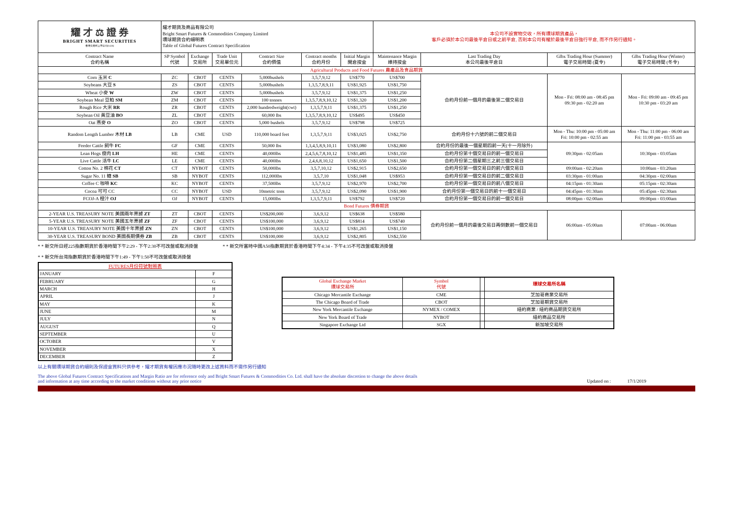| 耀 才 ⚖ 證 券 BRIGHT SMART SECURITIES 香港交易所上市公司(1428) | 耀才期貨及商品有限公司 Bright Smart Futures & Commodities Company Limited 環球期貨合約細明表 Table of Global Futures Contract Specification | | | | | | 本公司不設實物交收，所有環球期貨產品， 客戶必須於本公司最後平倉日或之前平倉, 否則本公司有權於最後平倉日強行平倉, 而不作另行通知。 | | | |
| Contract Name 合約名稱 | SP Symbol 代號 | Exchange 交易所 | Trade Unit 交易單位元 | Contract Size 合約價值 | Contract months 合約月份 | Initial Margin 開倉按金 | Maintenance Margin 維持按金 | Last Trading Day 本公司最後平倉日 | Glbx Trading Hour (Summer) 電子交易時間 (夏令) | Glbx Trading Hour (Winter) 電子交易時間 (冬令) |
| Agricultural Products and Food Futures 農產品及食品期貨 | | | | | | | | | | |
| Corn 玉米 C | ZC | CBOT | CENTS | 5,000bushels | 3,5,7,9,12 | US$770 | US$700 | 合約月份前一個月的最後第二個交易日 | Mon - Fri: 08:00 am - 08:45 pm 09:30 pm - 02:20 am | Mon - Fri: 09:00 am - 09:45 pm 10:30 pm - 03:20 am |
| Soybeans 大豆 S | ZS | CBOT | CENTS | 5,000bushels | 1,3,5,7,8,9,11 | US$1,925 | US$1,750 | | | |
| Wheat 小麥 W | ZW | CBOT | CENTS | 5,000bushels | 3,5,7,9,12 | US$1,375 | US$1,250 | | | |
| Soybean Meal 豆粕 SM | ZM | CBOT | CENTS | 100 tonnes | 1,3,5,7,8,9,10,12 | US$1,320 | US$1,200 | | | |
| Rough Rice 大米 RR | ZR | CBOT | CENTS | 2,000 hundredweight(cwt) | 1,3,5,7,9,11 | US$1,375 | US$1,250 | | | |
| Soybean Oil 黃豆油 BO | ZL | CBOT | CENTS | 60,000 lbs | 1,3,5,7,8,9,10,12 | US$495 | US$450 | | | |
| Oat 燕麥 O | ZO | CBOT | CENTS | 5,000 bushels | 3,5,7,9,12 | US$798 | US$725 | | | |
| Random Length Lumber 木材 LB | LB | CME | USD | 110,000 board feet | 1,3,5,7,9,11 | US$3,025 | US$2,750 | 合約月份十六號的前二個交易日 | Mon - Thu: 10:00 pm - 05:00 am Fri: 10:00 pm - 02:55 am | Mon - Thu: 11:00 pm - 06:00 am Fri: 11:00 pm - 03:55 am |
| Feeder Cattle 飼牛 FC | GF | CME | CENTS | 50,000 lbs | 1,3,4,5,8,9,10,11 | US$3,080 | US$2,800 | 合約月份的最後一個星期四前一天(十一月除外) | 09:30pm - 02:05am | 10:30pm - 03:05am |
| Lean Hogs 瘦肉 LH | HE | CME | CENTS | 40,000lbs | 2,4,5,6,7,8,10,12 | US$1,485 | US$1,350 | 合約月份第十個交易日的前一個交易日 | | |
| Live Cattle 活牛 LC | LE | CME | CENTS | 40,000lbs | 2,4,6,8,10,12 | US$1,650 | US$1,500 | 合約月份第二個星期三之前三個交易日 | | |
| Cotton No. 2 棉花 CT | CT | NYBOT | CENTS | 50,000lbs | 3,5,7,10,12 | US$2,915 | US$2,650 | 合約月份第一個交易日的前六個交易日 | 09:00am - 02:20am | 10:00am - 03:20am |
| Sugar No. 11 糖 SB | SB | NYBOT | CENTS | 112,000lbs | 3,5,7,10 | US$1,048 | US$953 | 合約月份第一個交易日的前二個交易日 | 03:30pm - 01:00am | 04:30pm - 02:00am |
| Coffee C 咖啡 KC | KC | NYBOT | CENTS | 37,500lbs | 3,5,7,9,12 | US$2,970 | US$2,700 | 合約月份第一個交易日的前八個交易日 | 04:15pm - 01:30am | 05:15pm - 02:30am |
| Cocoa 可可 CC | CC | NYBOT | USD | 10metric tons | 3,5,7,9,12 | US$2,090 | US$1,900 | 合約月份第一個交易日的前十一個交易日 | 04:45pm - 01:30am | 05:45pm - 02:30am |
| FCOJ-A 橙汁 OJ | OJ | NYBOT | CENTS | 15,000lbs | 1,3,5,7,9,11 | US$792 | US$720 | 合約月份第一個交易日的前一個交易日 | 08:00pm - 02:00am | 09:00pm - 03:00am |
| Bond Futures 債券期貨 | | | | | | | | | | |
| 2-YEAR U.S. TREASURY NOTE 美國兩年票據 ZT | ZT | CBOT | CENTS | US$200,000 | 3,6,9,12 | US$638 | US$580 | 合約月份前一個月的最後交易日再倒數前一個交易日 | 06:00am - 05:00am | 07:00am - 06:00am |
| 5-YEAR U.S. TREASURY NOTE 美國五年票據 ZF | ZF | CBOT | CENTS | US$100,000 | 3,6,9,12 | US$814 | US$740 | | | |
| 10-YEAR U.S. TREASURY NOTE 美國十年票據 ZN | ZN | CBOT | CENTS | US$100,000 | 3,6,9,12 | US$1,265 | US$1,150 | | | |
| 30-YEAR U.S. TREASURY BOND 美國長期債券 ZB | ZB | CBOT | CENTS | US$100,000 | 3,6,9,12 | US$2,805 | US$2,550 | | | |
* * 新交所日經225指數期貨於香港時間下午2:29 - 下午2:30不可改盤或取消掛盤
* * 新交所富時中國A50指數期貨於香港時間下午4:34 - 下午4:35不可改盤或取消掛盤
* * 新交所台灣指數期貨於香港時間下午1:49 - 下午1:50不可改盤或取消掛盤
| FUTURES月份符號對照表 | |
| --- | --- |
| JANUARY | F |
| FEBRUARY | G |
| MARCH | H |
| APRIL | J |
| MAY | K |
| JUNE | M |
| JULY | N |
| AUGUST | Q |
| SEPTEMBER | U |
| OCTOBER | V |
| NOVEMBER | X |
| DECEMBER | Z |
| Global Exchange Market 環球交易所 | Symbol 代號 | | 環球交易所名稱 |
| --- | --- | --- | --- |
| Chicago Mercantile Exchange | CME | | 芝加哥商業交易所 |
| The Chicago Board of Trade | CBOT | | 芝加哥期貨交易所 |
| New York Mercantile Exchange | NYMEX / COMEX | | 紐約商業 / 紐約商品期貨交易所 |
| New York Board of Trade | NYBOT | | 紐約商品交易所 |
| Singapore Exchange Ltd | SGX | | 新加坡交易所 |
以上有關環球期貨合約細則及保證金資料只供參考，耀才期貨有權因應市況隨時更改上述資料而不需作另行通知
The above Global Futures Contract Specifications and Margin Ratio are for reference only and Bright Smart Futures & Commodities Co. Ltd. shall have the absolute discretion to change the above details and information at any time according to the market conditions without any prior notice
Updated on : 17/1/2019